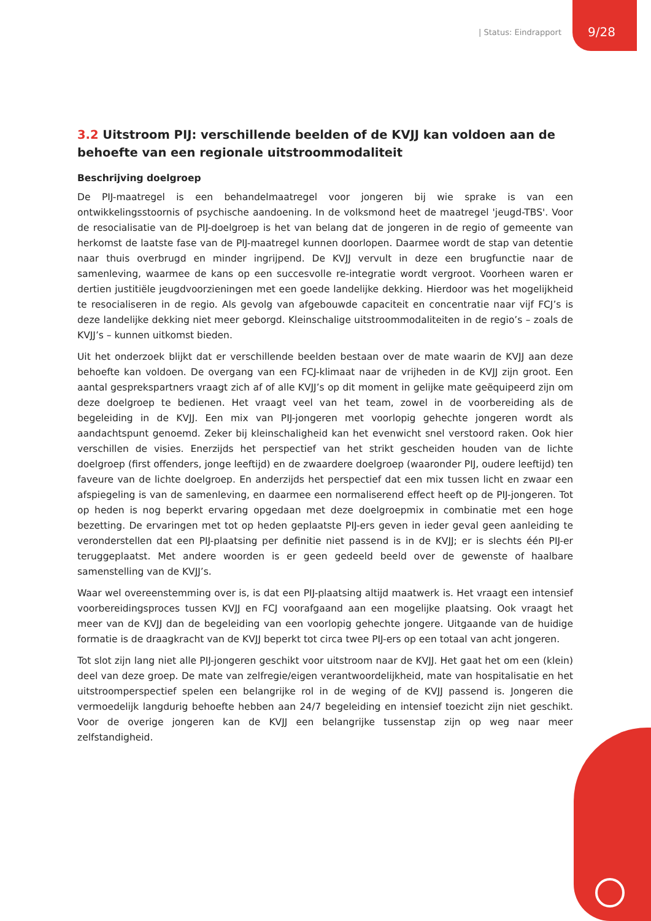| Status: Eindrapport
9/28
3.2 Uitstroom PIJ: verschillende beelden of de KVJJ kan voldoen aan de behoefte van een regionale uitstroommodaliteit
Beschrijving doelgroep
De PIJ-maatregel is een behandelmaatregel voor jongeren bij wie sprake is van een ontwikkelingsstoornis of psychische aandoening. In de volksmond heet de maatregel 'jeugd-TBS'. Voor de resocialisatie van de PIJ-doelgroep is het van belang dat de jongeren in de regio of gemeente van herkomst de laatste fase van de PIJ-maatregel kunnen doorlopen. Daarmee wordt de stap van detentie naar thuis overbrugd en minder ingrijpend. De KVJJ vervult in deze een brugfunctie naar de samenleving, waarmee de kans op een succesvolle re-integratie wordt vergroot. Voorheen waren er dertien justitiële jeugdvoorzieningen met een goede landelijke dekking. Hierdoor was het mogelijkheid te resocialiseren in de regio. Als gevolg van afgebouwde capaciteit en concentratie naar vijf FCJ’s is deze landelijke dekking niet meer geborgd. Kleinschalige uitstroommodaliteiten in de regio’s – zoals de KVJJ’s – kunnen uitkomst bieden.
Uit het onderzoek blijkt dat er verschillende beelden bestaan over de mate waarin de KVJJ aan deze behoefte kan voldoen. De overgang van een FCJ-klimaat naar de vrijheden in de KVJJ zijn groot. Een aantal gesprekspartners vraagt zich af of alle KVJJ’s op dit moment in gelijke mate geëquipeerd zijn om deze doelgroep te bedienen. Het vraagt veel van het team, zowel in de voorbereiding als de begeleiding in de KVJJ. Een mix van PIJ-jongeren met voorlopig gehechte jongeren wordt als aandachtspunt genoemd. Zeker bij kleinschaligheid kan het evenwicht snel verstoord raken. Ook hier verschillen de visies. Enerzijds het perspectief van het strikt gescheiden houden van de lichte doelgroep (first offenders, jonge leeftijd) en de zwaardere doelgroep (waaronder PIJ, oudere leeftijd) ten faveure van de lichte doelgroep. En anderzijds het perspectief dat een mix tussen licht en zwaar een afspiegeling is van de samenleving, en daarmee een normaliserend effect heeft op de PIJ-jongeren. Tot op heden is nog beperkt ervaring opgedaan met deze doelgroepmix in combinatie met een hoge bezetting. De ervaringen met tot op heden geplaatste PIJ-ers geven in ieder geval geen aanleiding te veronderstellen dat een PIJ-plaatsing per definitie niet passend is in de KVJJ; er is slechts één PIJ-er teruggeplaatst. Met andere woorden is er geen gedeeld beeld over de gewenste of haalbare samenstelling van de KVJJ’s.
Waar wel overeenstemming over is, is dat een PIJ-plaatsing altijd maatwerk is. Het vraagt een intensief voorbereidingsproces tussen KVJJ en FCJ voorafgaand aan een mogelijke plaatsing. Ook vraagt het meer van de KVJJ dan de begeleiding van een voorlopig gehechte jongere. Uitgaande van de huidige formatie is de draagkracht van de KVJJ beperkt tot circa twee PIJ-ers op een totaal van acht jongeren.
Tot slot zijn lang niet alle PIJ-jongeren geschikt voor uitstroom naar de KVJJ. Het gaat het om een (klein) deel van deze groep. De mate van zelfregie/eigen verantwoordelijkheid, mate van hospitalisatie en het uitstroomperspectief spelen een belangrijke rol in de weging of de KVJJ passend is. Jongeren die vermoedelijk langdurig behoefte hebben aan 24/7 begeleiding en intensief toezicht zijn niet geschikt. Voor de overige jongeren kan de KVJJ een belangrijke tussenstap zijn op weg naar meer zelfstandigheid.